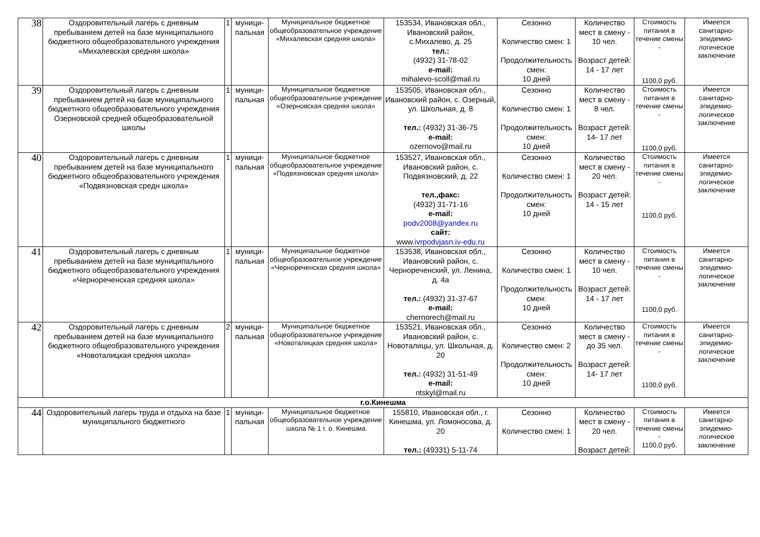| 38 | Оздоровительный лагерь с дневным пребыванием детей на базе муниципального бюджетного общеобразовательного учреждения «Михалевская средняя школа» | 1 | муници-пальная | Муниципальное бюджетное общеобразовательное учреждение «Михалевская средняя школа» | 153534, Ивановская обл., Ивановский район, с.Михалево, д. 25 тел.: (4932) 31-78-02 e-mail: mihalevo-scoll@mail.ru | Сезонно Количество смен: 1 Продолжительность смен: 10 дней | Количество мест в смену - 10 чел. Возраст детей: 14 - 17 лет | Стоимость питания в течение смены - 1100,0 руб. | Имеется санитарно-эпидемио-логическое заключение |
| 39 | Оздоровительный лагерь с дневным пребыванием детей на базе муниципального бюджетного общеобразовательного учреждения Озерновской средней общеобразовательной школы | 1 | муници-пальная | Муниципальное бюджетное общеобразовательное учреждение «Озерновская средняя школа» | 153505, Ивановская обл., Ивановский район, с. Озерный, ул. Школьная, д. 8 тел.: (4932) 31-36-75 e-mail: ozernovo@mail.ru | Сезонно Количество смен: 1 Продолжительность смен: 10 дней | Количество мест в смену - 8 чел. Возраст детей: 14- 17 лет | Стоимость питания в течение смены - 1100,0 руб. | Имеется санитарно-эпидемио-логическое заключение |
| 40 | Оздоровительный лагерь с дневным пребыванием детей на базе муниципального бюджетного общеобразовательного учреждения «Подвязновская средн школа» | 1 | муници-пальная | Муниципальное бюджетное общеобразовательное учреждение «Подвязновская средняя школа» | 153527, Ивановская обл., Ивановский район, с. Подвязновский, д. 22 тел.,факс: (4932) 31-71-16 e-mail: podv2008@yandex.ru сайт: www. ivrpodvjasn.iv-edu.ru | Сезонно Количество смен: 1 Продолжительность смен: 10 дней | Количество мест в смену - 20 чел. Возраст детей: 14 - 15 лет | Стоимость питания в течение смены - 1100,0 руб. | Имеется санитарно-эпидемио-логическое заключение |
| 41 | Оздоровительный лагерь с дневным пребыванием детей на базе муниципального бюджетного общеобразовательного учреждения «Чернореченская средняя школа» | 1 | муници-пальная | Муниципальное бюджетное общеобразовательное учреждение «Чернореченская средняя школа» | 153538, Ивановская обл., Ивановский район, с. Чернореченский, ул. Ленина, д. 4а тел.: (4932) 31-37-67 e-mail: chernorech@mail.ru | Сезонно Количество смен: 1 Продолжительность смен: 10 дней | Количество мест в смену - 10 чел. Возраст детей: 14 - 17 лет | Стоимость питания в течение смены - 1100,0 руб. | Имеется санитарно-эпидемио-логическое заключение |
| 42 | Оздоровительный лагерь с дневным пребыванием детей на базе муниципального бюджетного общеобразовательного учреждения «Новоталицкая средняя школа» | 2 | муници-пальная | Муниципальное бюджетное общеобразовательное учреждение «Новоталицкая средняя школа» | 153521, Ивановская обл., Ивановский район, с. Новоталицы, ул. Школьная, д. 20 тел.: (4932) 31-51-49 e-mail: ntskyl@mail.ru | Сезонно Количество смен: 2 Продолжительность смен: 10 дней | Количество мест в смену - до 35 чел. Возраст детей: 14- 17 лет | Стоимость питания в течение смены - 1100,0 руб. | Имеется санитарно-эпидемио-логическое заключение |
| г.о.Кинешма | | | | | | | | | |
| 44 | Оздоровительный лагерь труда и отдыха на базе муниципального бюджетного | 1 | муници-пальная | Муниципальное бюджетное общеобразовательное учреждение школа № 1 г. о. Кинешма | 155810, Ивановская обл., г. Кинешма, ул. Ломоносова, д. 20 тел.: (49331) 5-11-74 | Сезонно Количество смен: 1 | Количество мест в смену - 20 чел. Возраст детей: | Стоимость питания в течение смены - 1100,0 руб. | Имеется санитарно-эпидемио-логическое заключение |